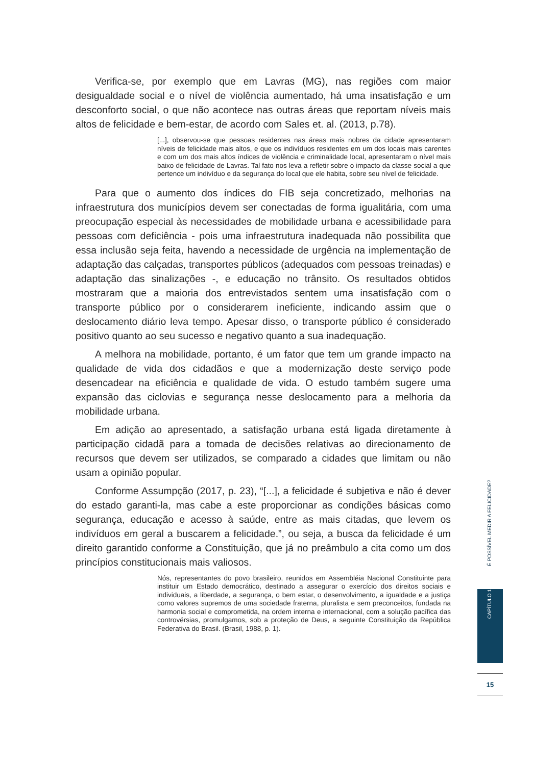Verifica-se, por exemplo que em Lavras (MG), nas regiões com maior desigualdade social e o nível de violência aumentado, há uma insatisfação e um desconforto social, o que não acontece nas outras áreas que reportam níveis mais altos de felicidade e bem-estar, de acordo com Sales et. al. (2013, p.78).
[...], observou-se que pessoas residentes nas áreas mais nobres da cidade apresentaram níveis de felicidade mais altos, e que os indivíduos residentes em um dos locais mais carentes e com um dos mais altos índices de violência e criminalidade local, apresentaram o nível mais baixo de felicidade de Lavras. Tal fato nos leva a refletir sobre o impacto da classe social a que pertence um indivíduo e da segurança do local que ele habita, sobre seu nível de felicidade.
Para que o aumento dos índices do FIB seja concretizado, melhorias na infraestrutura dos municípios devem ser conectadas de forma igualitária, com uma preocupação especial às necessidades de mobilidade urbana e acessibilidade para pessoas com deficiência - pois uma infraestrutura inadequada não possibilita que essa inclusão seja feita, havendo a necessidade de urgência na implementação de adaptação das calçadas, transportes públicos (adequados com pessoas treinadas) e adaptação das sinalizações -, e educação no trânsito. Os resultados obtidos mostraram que a maioria dos entrevistados sentem uma insatisfação com o transporte público por o considerarem ineficiente, indicando assim que o deslocamento diário leva tempo. Apesar disso, o transporte público é considerado positivo quanto ao seu sucesso e negativo quanto a sua inadequação.
A melhora na mobilidade, portanto, é um fator que tem um grande impacto na qualidade de vida dos cidadãos e que a modernização deste serviço pode desencadear na eficiência e qualidade de vida. O estudo também sugere uma expansão das ciclovias e segurança nesse deslocamento para a melhoria da mobilidade urbana.
Em adição ao apresentado, a satisfação urbana está ligada diretamente à participação cidadã para a tomada de decisões relativas ao direcionamento de recursos que devem ser utilizados, se comparado a cidades que limitam ou não usam a opinião popular.
Conforme Assumpção (2017, p. 23), “[...], a felicidade é subjetiva e não é dever do estado garanti-la, mas cabe a este proporcionar as condições básicas como segurança, educação e acesso à saúde, entre as mais citadas, que levem os indivíduos em geral a buscarem a felicidade.”, ou seja, a busca da felicidade é um direito garantido conforme a Constituição, que já no preâmbulo a cita como um dos princípios constitucionais mais valiosos.
Nós, representantes do povo brasileiro, reunidos em Assembléia Nacional Constituinte para instituir um Estado democrático, destinado a assegurar o exercício dos direitos sociais e individuais, a liberdade, a segurança, o bem estar, o desenvolvimento, a igualdade e a justiça como valores supremos de uma sociedade fraterna, pluralista e sem preconceitos, fundada na harmonia social e comprometida, na ordem interna e internacional, com a solução pacífica das controvérsias, promulgamos, sob a proteção de Deus, a seguinte Constituição da República Federativa do Brasil. (Brasil, 1988, p. 1).
É POSSÍVEL MEDIR A FELICIDADE?
CAPÍTULO 1
15